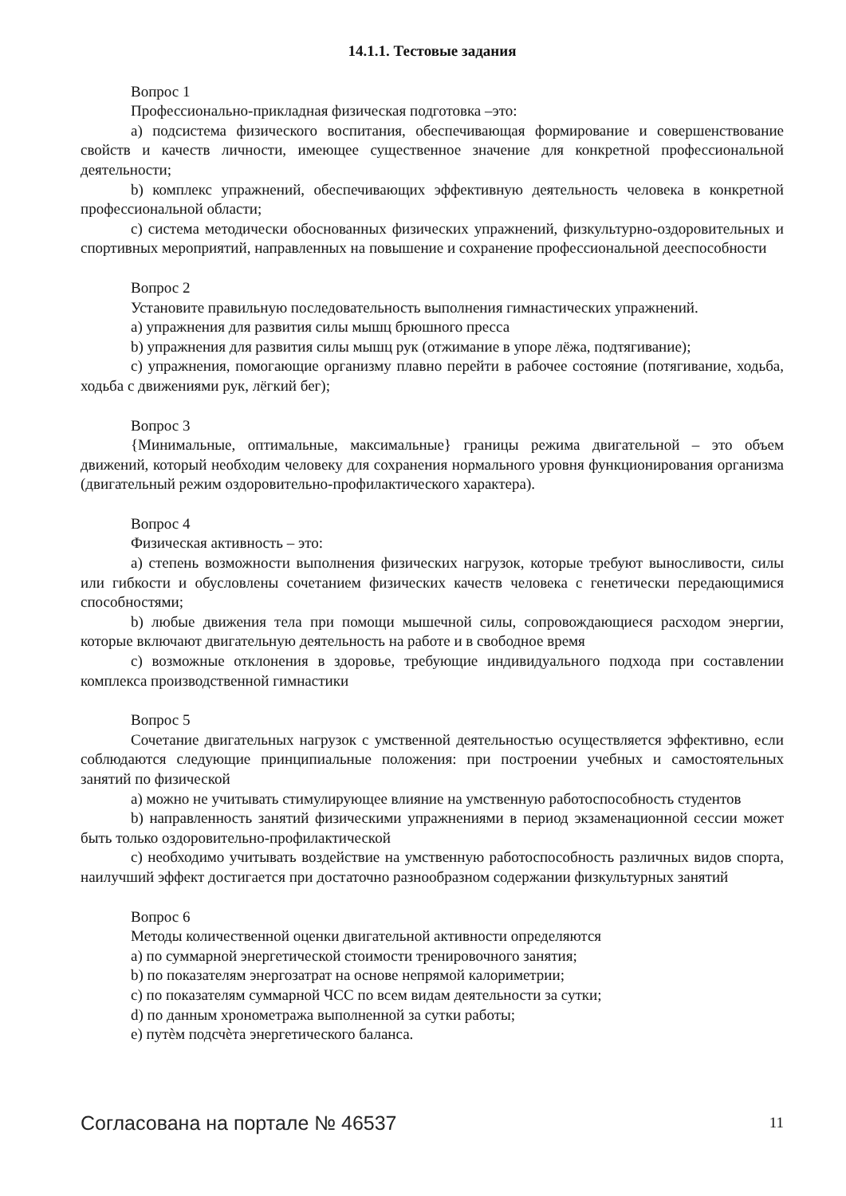14.1.1. Тестовые задания
Вопрос 1
Профессионально-прикладная физическая подготовка –это:
a) подсистема физического воспитания, обеспечивающая формирование и совершенствование свойств и качеств личности, имеющее существенное значение для конкретной профессиональной деятельности;
b) комплекс упражнений, обеспечивающих эффективную деятельность человека в конкретной профессиональной области;
c) система методически обоснованных физических упражнений, физкультурно-оздоровительных и спортивных мероприятий, направленных на повышение и сохранение профессиональной дееспособности
Вопрос 2
Установите правильную последовательность выполнения гимнастических упражнений.
a) упражнения для развития силы мышц брюшного пресса
b) упражнения для развития силы мышц рук (отжимание в упоре лёжа, подтягивание);
c) упражнения, помогающие организму плавно перейти в рабочее состояние (потягивание, ходьба, ходьба с движениями рук, лёгкий бег);
Вопрос 3
{Минимальные, оптимальные, максимальные} границы режима двигательной – это объем движений, который необходим человеку для сохранения нормального уровня функционирования организма (двигательный режим оздоровительно-профилактического характера).
Вопрос 4
Физическая активность – это:
a) степень возможности выполнения физических нагрузок, которые требуют выносливости, силы или гибкости и обусловлены сочетанием физических качеств человека с генетически передающимися способностями;
b) любые движения тела при помощи мышечной силы, сопровождающиеся расходом энергии, которые включают двигательную деятельность на работе и в свободное время
c) возможные отклонения в здоровье, требующие индивидуального подхода при составлении комплекса производственной гимнастики
Вопрос 5
Сочетание двигательных нагрузок с умственной деятельностью осуществляется эффективно, если соблюдаются следующие принципиальные положения: при построении учебных и самостоятельных занятий по физической
a) можно не учитывать стимулирующее влияние на умственную работоспособность студентов
b) направленность занятий физическими упражнениями в период экзаменационной сессии может быть только оздоровительно-профилактической
c) необходимо учитывать воздействие на умственную работоспособность различных видов спорта, наилучший эффект достигается при достаточно разнообразном содержании физкультурных занятий
Вопрос 6
Методы количественной оценки двигательной активности определяются
a) по суммарной энергетической стоимости тренировочного занятия;
b) по показателям энергозатрат на основе непрямой калориметрии;
c) по показателям суммарной ЧСС по всем видам деятельности за сутки;
d) по данным хронометража выполненной за сутки работы;
e) путѐм подсчѐта энергетического баланса.
Согласована на портале № 46537 11